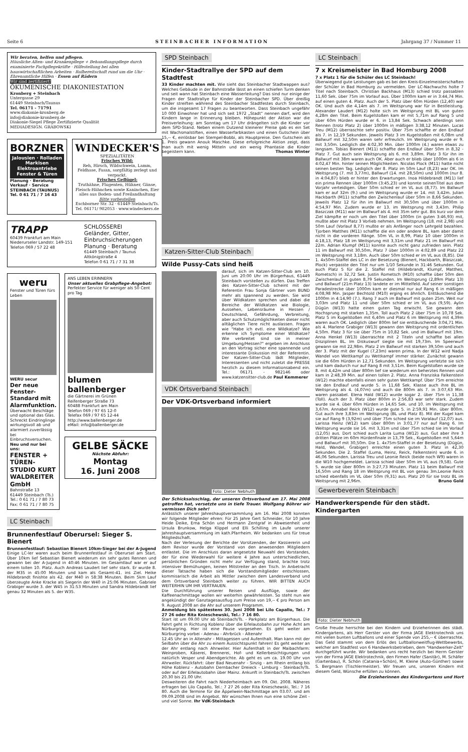Seite 6 STEINBACHER INFORMATION Jahrgang 37 / Nummer 11
Wir beraten, helfen und pflegen.
Häusliche Alten- und Krankenpflege + Behandlungspflege durch examinierte Fachpflegekräfte · Hilfestellung bei allen hauswirtschaftlichen Arbeiten · Rufbereitschaft rund um die Uhr · Ehrenamtliche Hilfen · Essen auf Rädern
Wir sind zertifiziert!
ÖKUMENISCHE DIAKONIESTATION
Kronberg + Steinbach
Untergasse 29
61449 Steinbach/Taunus
Tel. 06171 - 71791
www.diakonie-kronberg.de
info@diakonie-kronberg.de
Diakonie-Siegel Pflege Zertifizierte Qualität
MEDIADESIGN. GRABOWSKI
BORZNER
Jalousien · Rolladen Markisen Elektroantriebe Fenster & Türen
Planung · Beratung Verkauf · Service
STEINBACH (TAUNUS)
Tel. 0 61 71 / 7 16 43
WINDECKER'S
SPEZIALITÄTEN
Frisches Wild:
Reh, Hirsch, Wildschwein, Lamm, Feldhase, Fasan, sorgfältig zerlegt und verpackt.
Frisches Geflügel:
Truthähne, Flugenten, Hühner, Gänse, Fleisch-Hähnchen sowie Kaninchen, Eier alles aus Boden- und Freilandhaltung
Bitte vorbestellen
Eschborner Str. 32 · 61449 Steinbach/Ts.
Tel. 06171/ 982053 · www.windeckers.de
TRAPP
60439 Frankfurt am Main
Niederurseler Landstr. 149-151
Telefon 069 / 57 22 48
SCHLOSSEREI
Geländer, Gitter, Einbruchsicherungen
Planung · Beratung
61449 Steinbach / Taunus
Altkönigstraße 4
Telefon 0 61 71 / 7 31 38
weru
Fenster und Türen fürs Leben
WERU secur
Der neue Fenster-Standard mit Alarmfunktion.
Überwacht Beschläge und optional das Glas. Schreckt Eindringlinge wirkungsvoll ab und alarmiert zuverlässig bei Einbruchsversuchen.
Neu und nur bei uns:
FENSTER + TÜREN-STUDIO KURT WALDREITER GmbH
Bahnstraße 13
61449 Steinbach (Ts.)
Tel.: 0 61 71 / 7 80 73
Fax: 0 61 71 / 7 80 75
ANS LEBEN ERINNERN
Unser aktuelles Grabpflege-Angebot:
Perfekter Service für weniger als 50 Cent pro Tag
blumen ballenberger
die Gärtnerei im Grünen
Reifenberger Straße 73
60488 Frankfurt am Main
Telefon 069 / 97 65 12-0
Telefax 069 / 97 65 12-44
http://www.ballenberger.de
eMail: info@ballenberger.de
GELBE SÄCKE
Nächste Abfuhr:
Montag
16. Juni 2008
LC Steinbach
Brunnenfestlauf Oberursel: Sieger S. Bienert
Brunnenfestlauf: Sebastian Bienert 10km-Sieger bei der A-Jugend
Einige LC-ler waren auch beim Brunnenfestlauf in Oberursel am Start. Über 10km lief Sebastian Bienert wiederum ein sehr gutes Rennen und gewann bei der A-Jugend in 40:46 Minuten. Im Gesamtlauf war er auf einem tollen 10. Platz. Auch Andreas Laudert lief sehr stark. Er wurde 8. der M35 in 45:00 Minuten und kam als Gesamt-41. ins Ziel. Heike Hildebrandt finishte als 42. der M40 in 58:38 Minuten. Beim 5km Lauf überzeugte Anke Kracke als Siegerin der W40 in 25:06 Minuten. Gabriele Grabiger wurde 3. der W45 in 31:53 Minuten und Sandra Hildebrandt lief genau 32 Minuten als 5. der W35.
SPD Steinbach
Kinder-Stadtrallye der SPD auf dem Stadtfest
33 Kinder machten mit. Wie sieht das Steinbacher Stadtwappen aus? Welches Gebäude in der Bahnstraße lässt an einen schiefen Turm denken und seit wann hat Steinbach eine Wasserleitung? Das sind nur einige der Fragen der Stadtrallye für Kinder der Steinbacher SPD. Über dreißig Kinder streiften während des Steinbacher Stadtfestes durch Steinbach, um die insgesamt 17 Fragen zu beantworten. Dass Steinbach ungefähr 10 000 Einwohner hat und sich seit 1972 „Stadt“ nennen darf, wird den Kindern lange in Erinnerung bleiben. Höhepunkt der Aktion war die Preisverleihung: am Sonntag um 17 Uhr drängelten sich die Kinder vor dem SPD-Stand. Neben einem Dutzend kleinerer Preise gab es ein Set mit Wachsmalstiften, einen Wasserfarbkasten und einen Gutschein über 15,-- €, einlösbar bei Stempel-Bobbi, als Hauptpreise. Den Gutschein als 1. Preis gewann Anouk Maschke. Diese erfolgreiche Aktion zeigt, dass man auch mit wenig Mitteln und ein wenig Phantasie die Kinder begeistern kann. Thomas Winter
Katzen-Sitter-Club Steinbach
Wilde Pussy-Cats sind heiß
darauf, sich im Katzen-Sitter-Club am 10. Juni um 20:00 Uhr im Bürgerhaus, 61449 Steinbach vorstellen zu dürfen. Das Treffen des Katzen-Sitter-Club scheint mit der Referentin Frau Sonja Gärtner vom BUND mehr als spannend zu werden. Sie wird über Wildkatzen sprechen und dabei die Bereiche der Wildkatzen wie Biologie, Aussehen, Lebensräume in Hessen / Deutschland, Gefährdung, Verbreitung, aber auch Schutzmöglichkeiten dieser nicht alltäglichen Tiere nicht auslassen. Fragen wie "Habe ich evtl. eine Wildkatze? Wie erkenne ich Symptome einer Wildkatze? Wie verbreitet sind sie in meiner Umgebung/Hessen?" ergeben im Anschluss an den Vortrag sicher eine spannende und interessante Diskussion mit der Referentin. Der Katzen-Sitter-Club lädt Mitglieder, Interessenten und nicht zuletzt die PRESSE herzlich zu diesem Informationsabend ein. Tel.: 06171 - 982146 oder www.katzensitter-club.de Paul Kemmerer
VDK Ortsverband Steinbach
Der VDK-Ortsverband informiert
Foto: Dieter Nebhuth
Der Schicksalsschlag, der unseren Ortsverband am 17. Mai 2008 getroffen hat, versetzte uns in tiefe Trauer. Wolfgang Böhrer wir vermissen Dich sehr!
Anlässlich unserer Jahreshauptversammlung am 16. Mai 2008 konnten wir folgende Mitglieder ehren: Für 25 Jahre Gert Schneider, für 10 Jahre Heide Deike, Erna Schön und Hermann Zentgraf in Abwesenheit und Ursula Brunkow, Helga Klippel und Elli Schilling im Laufe unserer Jahreshauptversammlung im kath.Pfarrheim. Wir bedanken uns für treue Mitgliedschaft.
Nach der Verlesung der Berichte der Vorsitzenden, der Kassiererin und dem Revisor wurde der Vorstand von den anwesenden Mitgliedern entlastet. Die im Anschluss daran angesetzte Neuwahl des Vorstandes, der für eine Wiederwahl für weitere 4 Jahre aus unterschiedlichen, persönlichen Gründen nicht mehr zur Verfügung stand, brachte trotz intensiver Bemühungen, keinen Mitstreiter an den Tisch. In Anbetracht dieser Tatsache haben sich die Vorstandsmitglieder entschlossen, kommisarisch die Arbeit als Mittler zwischen dem Landesverband und dem Ortsverband Steinbach weiter zu führen. WIR BITTEN AUCH WEITERHIN UM IHR VERTRAUEN.
Die Durchführung unserer Reisen und Ausflüge, sowie der Kaffeenachmittage wollen wir weiterhin gewährleisten. So steht nun wie angekündigt der Ganztagesausflug zum Preise von 19,-- € pro Person am 9. August 2008 an die Ahr auf unserem Programm.
Anmeldung bis spätestens 30. Juni 2008 bei Lilo Capallo, Tel.: 7 27 26 oder Rita Knieschewski, Tel.: 7 16 80.
Start ist um 09.00 Uhr ab Steinbach/Ts. - Parkplatz am Bürgerhaus. Die Fahrt geht in Richtung Koblenz über die Eifelautobahn zur Hohe Acht am Nürburgring. Hier ist eine Pause vorgesehen. Es geht weiter am Nürburgring vorbei - Adenau - Ahrbrück - Altenahr
12.45 Uhr an in Altenahr - Mittagessen und Aufenthalt. Man kann mit der Seilbahn über die Ahr zu einem Aussichtspunkt fahren! Es geht weiter an der Ahr entlang nach Ahrweiler. Hier Aufenthalt in der Maibachfarm: Weinproben, Käserei, Brennerei, Hof- und Kellerbesichtigungen und natürlich Vesper und Abendgerichte. Ab geht es um ca. 19.00 Uhr von Ahrweiler. Rückfahrt: über Bad Neuenahr - Sinzig - am Rhein entlang bis Höhe Koblenz - Autobahn Dernbacher Dreieck - Limburg - Steinbach/Ts. oder auf der Eifelautobahn über Mainz. Ankunft in Steinbach/Ts. zwischen 20.30 bis 21.00 Uhr.
Desweiteren die Fahrt nach Niederheimbach am 09. Okt. 2008. Näheres erfragen bei Lilo Capallo, Tel.: 7 27 26 oder Rita Knieschewski, Tel.: 7 16 80. Auch die Termine für die Äppelwein-Nachmittage am 03.07. und am 09.09.2008 sind im Angebot. Wir wünschen Ihnen nun eine schöne Zeit - und viel Sonne. Ihr VdK-Steinbach
LC Steinbach
7 x Kreismeister in Bad Homburg 2008
7 x Platz 1 für die Schüler des LC Steinbach!
Überwiegend gute Leistungen gab es bei den Kreis-Einzelmeisterschaften der Schüler in Bad Homburg zu vermelden. Der LC-Nachwuchs holte 7 Titel nach Steinbach. Christian Backhaus (M13) schied trotz passablen 11,60 Sek. über 75m im Vorlauf aus. Über 1000m kam er in 3:44,74 Min. auf einen guten 4. Platz. Auch der 5. Platz über 60m Hürden (12,40) war OK. Und auch die 4,14m als 7. im Weitsprung war für in Bestleistung. Alexander Laudert (M12) holte sich im Weitsprung mit BL von guten 4,28m den Titel. Beim Kugelstoßen kam er mit 5,71m auf Rang 5 und über 60m Hürden wurde er 6. in 13,84 Sek. Schwach allerdings sein Rennen (trotz Platz 2) über 1000m in mäßigen 3:38,12 Minuten. Lucas Treu (M12) überraschte sehr positiv. Über 75m schaffte er den Endlauf als 7. in 12,19 Sekunden. Jeweils Platz 3 im Kugelstoßen mit 6,08m und Ballwurf mit 32,50m waren sehr erfreulich. Im Weitsprung wurde er 9. mit 3,50m. Lediglich die 4:02,30 Min. über 1000m (4.) waren etwas zu langsam. Tobias Bienert (M11) schaffte den Endlauf über 50m in 8,32 - Platz 7. Gut auch sein Weitsprung als 6. mit 3,89m. Platz 3 für ihn im Ballwurf mit 38m waren auch OK. Aber auch er blieb über 1000m als 6 in 4:02,47 Min. hinter seinen Möglichkeiten. Nicolas Plock (M11) hatte nicht seinen besten Tag. Lediglich der 8. Platz im 50m Lauf (8,23) war OK. Im Weitsprung (7. mit 3,77m), Ballwurf (14. mit 28,50m) und 1000m (nur 8. in 4:04,87) blieb er hinter den Erwartungen. Inoa Hildebrandt (M11) lief ein prima Rennen über 1000m (3:45,23) und konnte seinenTitel aus dem Vorjahr verteidigen. Über 50m schied er im VL aus (8,77). Im Ballwurf kam er auf 32m (9.) und im Weitsprung wurde er 14. mit 3,42m. Julian Hackbarth (M11) schaffte den Zwischenlauf über 50m in 8,66 Sekunden. Jeweils Platz 12 für ihn im Ballwurf mit 30,50m und über 1000m in 4:54,97 Min. Zudem wurde er 13. im Weitsprung mit 3,43m. Philip Baszczak (M11) war im Ballwurf als 4. mit 35m sehr gut. Bis kurz vor dem Ziel kämpfte er noch um den Titel über 1000m (in guten 3:46,93) mit, mußte aber mit Platz 3 Vorlieb nehmen. Im Weitsprung (18. mit 2,98) und 50m Lauf (Vorlauf 8,77) mußte er als Anfänger noch Lehrgeld bezahlen. Tjorben Matthes (M11) schaffte die ein oder andere BL, kam aber damit nicht in die vorderen Ränge. 50m VL in 8,99, Platz 10 über 1000m in 4:18,13, Platz 18 im Weitsprung mit 3,31m und Platz 21 im Ballwurf mit 22m. Adrian Klumpf (M11) konnte auch nicht ganz zufrieden sein. Platz 11 im Ballwurf mit 30,50m, Platz 7 über 1000m in 4:02,89 und Platz 22 im Weitsprung mit 3,18m. Auch über 50m schied er im VL aus (8,85). Die 1. 4x50m-Staffel des LC in der Besetzung (Bienert, Hackbarth, Blaszczak, Plock) verpasste den Titel nur um 1/10 Sekunde in 31:46 Sekunden. Gut auch Platz 5 für die 2. Staffel mit (Hildebrandt, Klumpf, Matthes, Rometsch) in 32,72 Sek. Justin Rometsch (M10) schaffte über 50m den Zwischenlauf in guten 8,79 Sekunden. Im Weitsprung (2,89m Platz 13) und Ballwurf (21m Platz 13) landete er im Mittelfeld. Auf seiner sonstigen Paradestrecke über 1000m kam er diesmal nur auf Rang 6 in mäßigen 4:08,98 Min. Jasper Bechtold (M10) erging es ähnlich. Enttäuschend die 1000m in 4:14,90 (7.). Rang 7 auch im Ballwurf mit guten 25m. Weit nur 3,03m und Platz 11 und über 50m schied er im VL aus (9,59). Aylin Dügün (W13) hatte einen guten Tag erwischt. Sie gewann den Hochsprung mit starken 1,35m. Toll auch Platz 2 über 75m in 10,78 Sek. Platz 5 im Kugelstoßen mit 6,40m und Platz 6 im Weitsprung mit 4,39m waren auch OK. Lediglich über 800m lief sie enttäuschende 3:04,71 Min. als 4. Marlene Grabiger (W13) gewann den Weitsprung mit ordentlichen 4,50m. Platz 3 für sie über 75m in 10,82 Sek. und im Ballwurf mit 19m. Anna Henkel (W13) überraschte mit 2 Titeln und schaffte bei allen Disziplinen BL. Im Diskuswurf siegte sie mit 19,73m. Im Speerwurf gewann sie mit 22,98m. Platz 2 im Ballwurf mit starken 39,50m und auch der 3. Platz mit der Kugel (7,23m) waren prima. In der W12 wird Nadja Wandel von Wettkampf zu Wettkampf immer stärker. Zunächst gewann sie die 60m Hürden in 12,71 Sekunden. Im Weitsprung verletzte sie sich und kam dadurch nur auf Rang 8 mit 3,51m. Beim Kugelstoßen wurde sie 8. mit 4,42m und über 800m lief sie wiederum ein beherztes Rennen und kam in 2:48,39 Min. auf einen tollen 2. Platz. Anna Franziska Falkenstein (W12) machte ebenfalls einen sehr guten Wettkampf. Über 75m erreichte sie den Endlauf und wurde 5. in 11,68 Sek. Klasse auch ihre BL im Weitsprung als 4. (4,07m) und auch die 800m als 7. in 3:07,63 Min. waren passabel. Elena Hald (W12) wurde sogar 2. über 75m in 11,38 (Toll). Auch der 3. Platz über 800m in 2:56,83 war sehr stark. Zudem wurde sie 4. über 60m Hürden in 14,65 Sek. und 10. im Weitsprung mit 3,67m. Annabel Reick (W12) wurde gute 5. in 2:59,91 Min. über 800m. Gut auch ihre 3,83m im Weitsprung (BL und Platz 8). Mit der Kugel kam sie auf Rang 9 (3,92m) und über 75m schied sie im Voralauf (12,07) aus. Larissa Heinz (W12) kam über 800m in 3:01,77 nur auf Rang 6. Im Weitsprung wurde sie 16. mit 3,31m und über 75m schied sie im Vorlauf (12,05) aus. Dort schied auch Larita Luma (W12) aus. Gut aber ihre 3 dritten Plätze im 60m Hürdenfinale in 13,79 Sek., Kugelstoßen mit 5,64m und Ballwurf mit 30,50m. Die 1. 4x75m-Staffel in der Besetzung (Dügün, Hald, Wandel, Grabiger) erreichte einen guten 3. Platz in 42,30 Sekunden. Die 2. Staffel (Luma, Heinz, Reick, Falkenstein) wurde 6. in 46,06 Sekunden. Larissa Treu und Leonie Reick (beide noch W9) waren in die W10 hochgemeldet. Larissa schied über 50m im VL aus (9,58). Gute 5. wurde sie über 800m in 3:27,73 Minuten. Platz 11 beim Ballwurf mit 16,50m und Rang 18 im Weitsprung mit BL von genau 3m.Leonie Reick schied ebenfalls im VL über 50m (9,31) aus. Platz 20 für sie trotz BL im Weitsprung mit 2,96m. Bruno Gold
Gewerbeverein Steinbach
Handwerkerspende für den städt. Kindergarten
Foto: Dieter Nebhuth
Große Freude herrschte bei den Kindern und Erzieherinnen des städt. Kindergartens, als Herr Gerster von der Firma JAGE Elektrotechnik uns mit vielen bunten Luftballons und einer Spende von 255,-- € überraschte. Das Geld stammt von dem Erlös des Luftballonweitflug-Wettbewerbs, welcher am Stadtfest von 6 Handwerksbetrieben, dem "Handwerker-Zelt" durchgeführt wurde. Wir bedanken uns recht herzlich bei Herrn Gerster von der Firma JAGE Elektrotechnik, den Firmen Hafer (Sanitär), M. Schäfer (Gartenbau), R. Schön (Catania+Schön), M. Kleine (Auto-Günther) sowie S. Bergmann (Tischlermeister). Wir freuen uns, unseren Kindern mit diesem Geld, Wünsche erfüllen zu können.
Die Erzieherinnen des Kindergartens und Hort